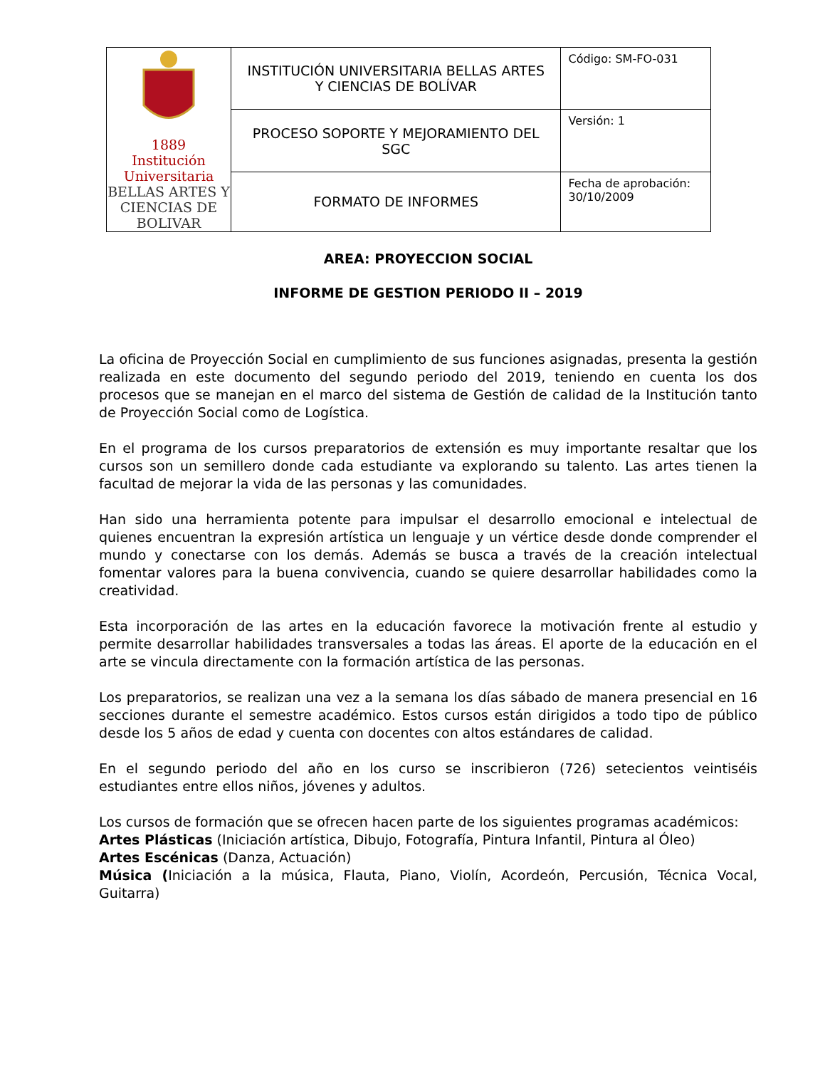| 1889 Institución Universitaria BELLAS ARTES Y CIENCIAS DE BOLIVAR | INSTITUCIÓN UNIVERSITARIA BELLAS ARTES Y CIENCIAS DE BOLÍVAR | Código: SM-FO-031 |
| | PROCESO SOPORTE Y MEJORAMIENTO DEL SGC | Versión: 1 |
| | FORMATO DE INFORMES | Fecha de aprobación: 30/10/2009 |
AREA: PROYECCION SOCIAL
INFORME DE GESTION PERIODO II – 2019
La oficina de Proyección Social en cumplimiento de sus funciones asignadas, presenta la gestión realizada en este documento del segundo periodo del 2019, teniendo en cuenta los dos procesos que se manejan en el marco del sistema de Gestión de calidad de la Institución tanto de Proyección Social como de Logística.
En el programa de los cursos preparatorios de extensión es muy importante resaltar que los cursos son un semillero donde cada estudiante va explorando su talento. Las artes tienen la facultad de mejorar la vida de las personas y las comunidades.
Han sido una herramienta potente para impulsar el desarrollo emocional e intelectual de quienes encuentran la expresión artística un lenguaje y un vértice desde donde comprender el mundo y conectarse con los demás. Además se busca a través de la creación intelectual fomentar valores para la buena convivencia, cuando se quiere desarrollar habilidades como la creatividad.
Esta incorporación de las artes en la educación favorece la motivación frente al estudio y permite desarrollar habilidades transversales a todas las áreas. El aporte de la educación en el arte se vincula directamente con la formación artística de las personas.
Los preparatorios, se realizan una vez a la semana los días sábado de manera presencial en 16 secciones durante el semestre académico. Estos cursos están dirigidos a todo tipo de público desde los 5 años de edad y cuenta con docentes con altos estándares de calidad.
En el segundo periodo del año en los curso se inscribieron (726) setecientos veintiséis estudiantes entre ellos niños, jóvenes y adultos.
Los cursos de formación que se ofrecen hacen parte de los siguientes programas académicos:
Artes Plásticas (Iniciación artística, Dibujo, Fotografía, Pintura Infantil, Pintura al Óleo)
Artes Escénicas (Danza, Actuación)
Música (Iniciación a la música, Flauta, Piano, Violín, Acordeón, Percusión, Técnica Vocal, Guitarra)